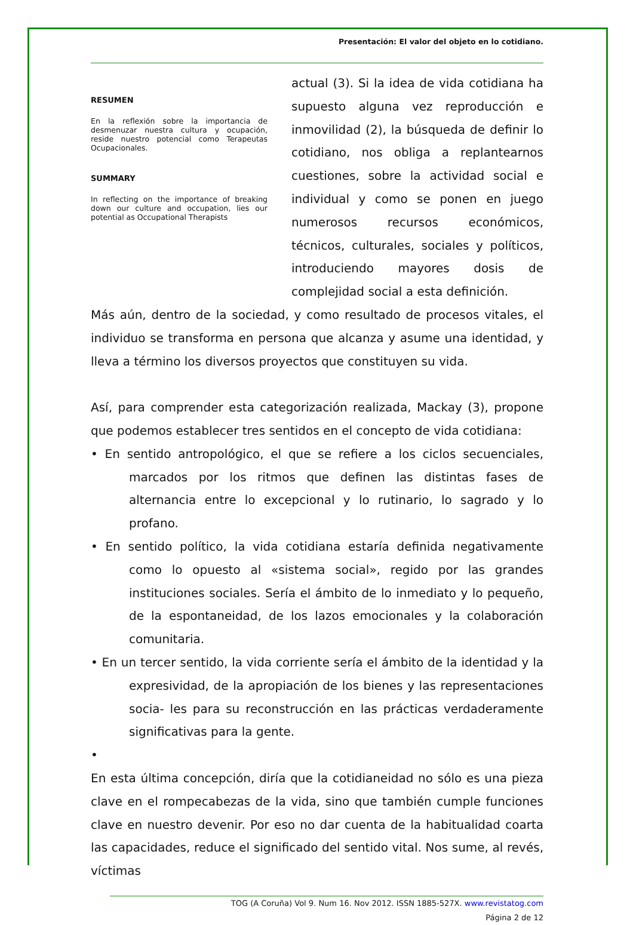Presentación: El valor del objeto en lo cotidiano.
RESUMEN
En la reflexión sobre la importancia de desmenuzar nuestra cultura y ocupación, reside nuestro potencial como Terapeutas Ocupacionales.
SUMMARY
In reflecting on the importance of breaking down our culture and occupation, lies our potential as Occupational Therapists
actual (3). Si la idea de vida cotidiana ha supuesto alguna vez reproducción e inmovilidad (2), la búsqueda de definir lo cotidiano, nos obliga a replantearnos cuestiones, sobre la actividad social e individual y como se ponen en juego numerosos recursos económicos, técnicos, culturales, sociales y políticos, introduciendo mayores dosis de complejidad social a esta definición.
Más aún, dentro de la sociedad, y como resultado de procesos vitales, el individuo se transforma en persona que alcanza y asume una identidad, y lleva a término los diversos proyectos que constituyen su vida.
Así, para comprender esta categorización realizada, Mackay (3), propone que podemos establecer tres sentidos en el concepto de vida cotidiana:
• En sentido antropológico, el que se refiere a los ciclos secuenciales, marcados por los ritmos que definen las distintas fases de alternancia entre lo excepcional y lo rutinario, lo sagrado y lo profano.
• En sentido político, la vida cotidiana estaría definida negativamente como lo opuesto al «sistema social», regido por las grandes instituciones sociales. Sería el ámbito de lo inmediato y lo pequeño, de la espontaneidad, de los lazos emocionales y la colaboración comunitaria.
• En un tercer sentido, la vida corriente sería el ámbito de la identidad y la expresividad, de la apropiación de los bienes y las representaciones socia- les para su reconstrucción en las prácticas verdaderamente significativas para la gente.
•
En esta última concepción, diría que la cotidianeidad no sólo es una pieza clave en el rompecabezas de la vida, sino que también cumple funciones clave en nuestro devenir. Por eso no dar cuenta de la habitualidad coarta las capacidades, reduce el significado del sentido vital. Nos sume, al revés, víctimas
TOG (A Coruña) Vol 9. Num 16. Nov 2012. ISSN 1885-527X. www.revistatog.com
Página 2 de 12